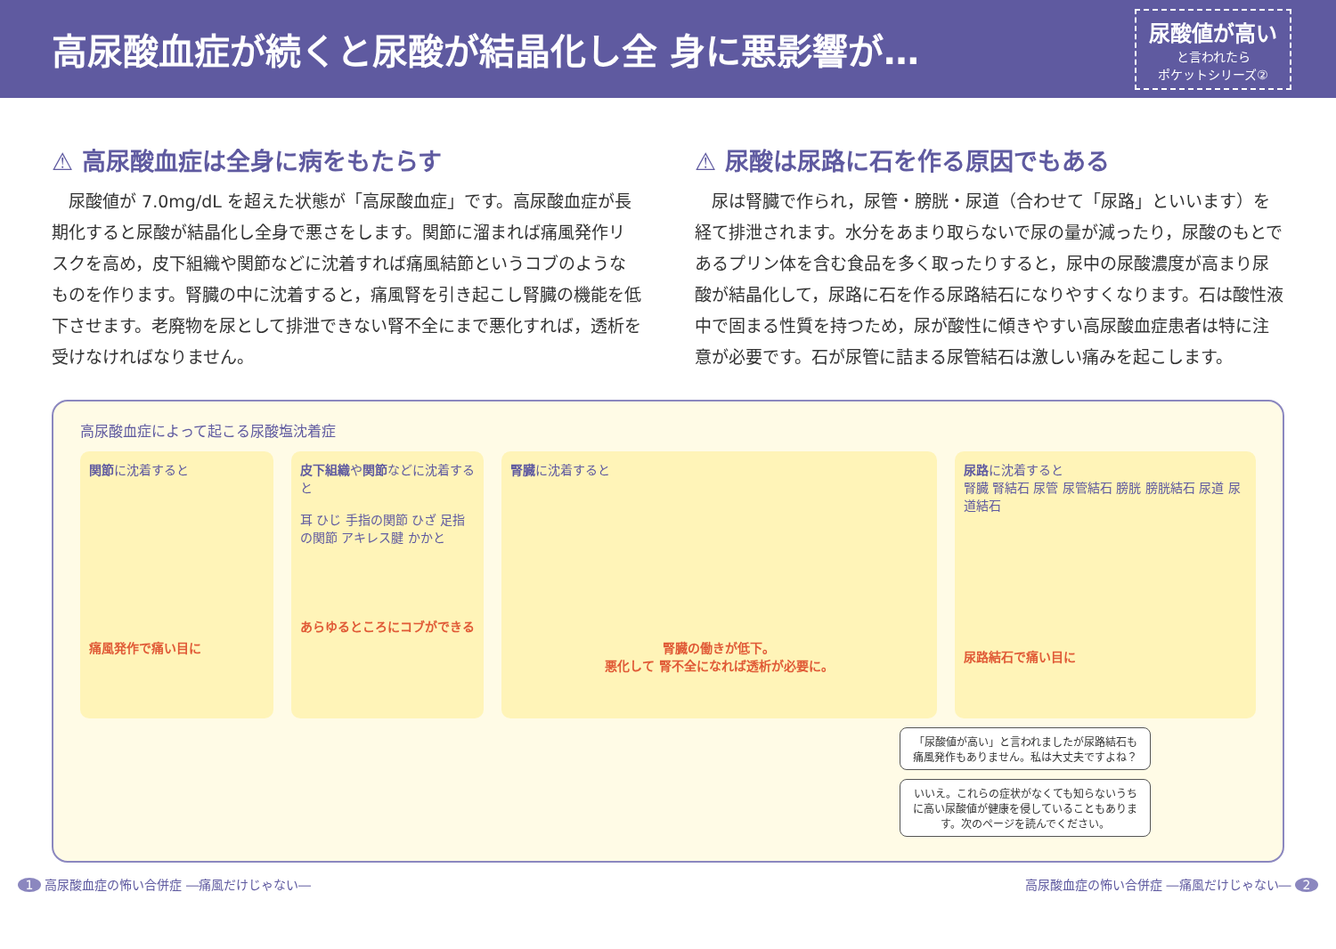高尿酸血症が続くと尿酸が結晶化し全 身に悪影響が…
尿酸値が高い
と言われたら
ポケットシリーズ②
⚠ 高尿酸血症は全身に病をもたらす
尿酸値が 7.0mg/dL を超えた状態が「高尿酸血症」です。高尿酸血症が長期化すると尿酸が結晶化し全身で悪さをします。関節に溜まれば痛風発作リスクを高め，皮下組織や関節などに沈着すれば痛風結節というコブのようなものを作ります。腎臓の中に沈着すると，痛風腎を引き起こし腎臓の機能を低下させます。老廃物を尿として排泄できない腎不全にまで悪化すれば，透析を受けなければなりません。
⚠ 尿酸は尿路に石を作る原因でもある
尿は腎臓で作られ，尿管・膀胱・尿道（合わせて「尿路」といいます）を経て排泄されます。水分をあまり取らないで尿の量が減ったり，尿酸のもとであるプリン体を含む食品を多く取ったりすると，尿中の尿酸濃度が高まり尿酸が結晶化して，尿路に石を作る尿路結石になりやすくなります。石は酸性液中で固まる性質を持つため，尿が酸性に傾きやすい高尿酸血症患者は特に注意が必要です。石が尿管に詰まる尿管結石は激しい痛みを起こします。
高尿酸血症によって起こる尿酸塩沈着症
関節に沈着すると
痛風発作で痛い目に
皮下組織や関節などに沈着すると
耳 ひじ 手指の関節 ひざ 足指の関節 アキレス腱 かかと
あらゆるところにコブができる
腎臓に沈着すると
腎臓の働きが低下。
悪化して 腎不全になれば透析が必要に。
尿路に沈着すると
腎臓 腎結石 尿管 尿管結石 膀胱 膀胱結石 尿道 尿道結石
尿路結石で痛い目に
「尿酸値が高い」と言われましたが尿路結石も痛風発作もありません。私は大丈夫ですよね？
いいえ。これらの症状がなくても知らないうちに高い尿酸値が健康を侵していることもあります。次のページを読んでください。
1 高尿酸血症の怖い合併症 ―痛風だけじゃない― 高尿酸血症の怖い合併症 ―痛風だけじゃない― 2